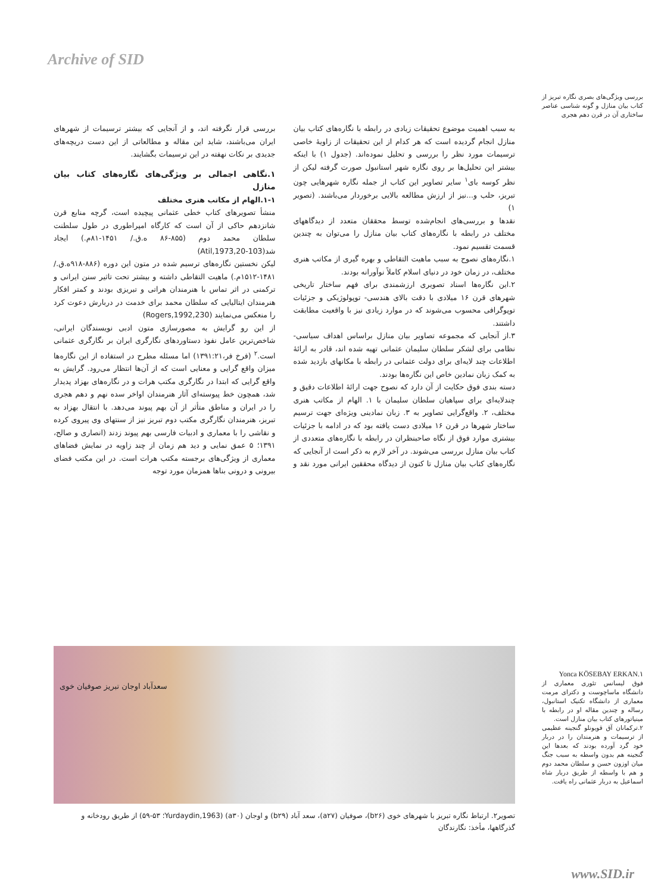Archive of SID
بررسی ویژگی‌های بصری نگاره تبریز از کتاب بیان منازل و گونه شناسی عناصر ساختاری آن در قرن دهم هجری
به سبب اهمیت موضوع تحقیقات زیادی در رابطه با نگاره‌های کتاب بیان منازل انجام گردیده است که هر کدام از این تحقیقات از زاویهٔ خاصی ترسیمات مورد نظر را بررسی و تحلیل نموده‌اند. (جدول ۱) با اینکه بیشتر این تحلیل‌ها بر روی نگاره شهر استانبول صورت گرفته لیکن از نظر کوسه بای<sup>۱</sup> سایر تصاویر این کتاب از جمله نگاره شهرهایی چون تبریز، حلب و...نیز از ارزش مطالعه بالایی برخوردار می‌باشند. (تصویر ۱)
نقدها و بررسی‌های انجام‌شده توسط محققان متعدد از دیدگاههای مختلف در رابطه با نگاره‌های کتاب بیان منازل را می‌توان به چندین قسمت تقسیم نمود.
۱.نگاره‌های نصوح به سبب ماهیت التقاطی و بهره گیری از مکاتب هنری مختلف، در زمان خود در دنیای اسلام کاملاً نوآورانه بودند.
۲.این نگاره‌ها اسناد تصویری ارزشمندی برای فهم ساختار تاریخی شهرهای قرن ۱۶ میلادی با دقت بالای هندسی- توپولوژیکی و جزئیات توپوگرافی محسوب می‌شوند که در موارد زیادی نیز با واقعیت مطابقت داشتند.
۳.از آنجایی که مجموعه تصاویر بیان منازل براساس اهداف سیاسی- نظامی برای لشکر سلطان سلیمان عثمانی تهیه شده اند، قادر به ارائهٔ اطلاعات چند لایه‌ای برای دولت عثمانی در رابطه با مکانهای بازدید شده به کمک زبان نمادین خاص این نگاره‌ها بودند.
دسته بندی فوق حکایت از آن دارد که نصوح جهت ارائهٔ اطلاعات دقیق و چندلایه‌ای برای سپاهیان سلطان سلیمان با ۱. الهام از مکاتب هنری مختلف، ۲. واقع‌گرایی تصاویر به ۳. زبان نمادینی ویژه‌ای جهت ترسیم ساختار شهرها در قرن ۱۶ میلادی دست یافته بود که در ادامه با جزئیات بیشتری موارد فوق از نگاه صاحبنظران در رابطه با نگاره‌های متعددی از کتاب بیان منازل بررسی می‌شوند. در آخر لازم به ذکر است از آنجایی که نگاره‌های کتاب بیان منازل تا کنون از دیدگاه محققین ایرانی مورد نقد و بررسی قرار نگرفته اند، و از آنجایی که بیشتر ترسیمات از شهرهای ایران می‌باشند، شاید این مقاله و مطالعاتی از این دست دریچه‌های جدیدی بر نکات نهفته در این ترسیمات بگشایند.
۱.نگاهی اجمالی بر ویژگی‌های نگاره‌های کتاب بیان منازل
۱-۱.الهام از مکاتب هنری مختلف
منشأ تصویرهای کتاب خطی عثمانی پیچیده است، گرچه منابع قرن شانزدهم حاکی از آن است که کارگاه امپراطوری در طول سلطنت سلطان محمد دوم (۸۵۵-۸۶ ه.ق./ ۱۴۵۱-۸۱م.) ایجاد شد(Atil,1973,20-103)
لیکن نخستین نگاره‌های ترسیم شده در متون این دوره (۸۸۶-۹۱۸ه.ق./۱۴۸۱-۱۵۱۲م.) ماهیت التقاطی داشته و بیشتر تحت تاثیر سنن ایرانی و ترکمنی در اثر تماس با هنرمندان هراتی و تبریزی بودند و کمتر افکار هنرمندان ایتالیایی که سلطان محمد برای خدمت در دربارش دعوت کرد را منعکس می‌نمایند (Rogers,1992,230)
از این رو گرایش به مصورسازی متون ادبی نویسندگان ایرانی، شاخص‌ترین عامل نفوذ دستاوردهای نگارگری ایران بر نگارگری عثمانی است.<sup>۲</sup> (فرخ فر،۱۳۹۱:۲۱) اما مسئله مطرح در استفاده از این نگاره‌ها میزان واقع گرایی و معنایی است که از آن‌ها انتظار می‌رود. گرایش به واقع گرایی که ابتدا در نگارگری مکتب هرات و در نگاره‌های بهزاد پدیدار شد، همچون خط پیوسته‌ای آثار هنرمندان اواخر سده نهم و دهم هجری را در ایران و مناطق متأثر از آن بهم پیوند می‌دهد. با انتقال بهزاد به تبریز، هنرمندان نگارگری مکتب دوم تبریز نیز از سنتهای وی پیروی کرده و نقاشی را با معماری و ادبیات فارسی بهم پیوند زدند (انصاری و صالح، ۱۳۹۱؛ ۵ عمق نمایی و دید هم زمان از چند زاویه در نمایش فضاهای معماری از ویژگی‌های برجسته مکتب هرات است. در این مکتب فضای بیرونی و درونی بناها همزمان مورد توجه
سعدآباد اوجان تبریز صوفیان خوی
تصویر۲. ارتباط نگاره تبریز با شهرهای خوی (b۲۶)، صوفیان (a۲۷)، سعد آباد (b۲۹) و اوجان (a۳۰) (Yurdaydin,1963؛ ۵۳-۵۹) از طریق رودخانه و گذرگاهها، مأخذ: نگارندگان
Yonca KÖSEBAY ERKAN.۱
فوق لیسانس تئوری معماری از دانشگاه ماساچوست و دکترای مرمت معماری از دانشگاه تکنیک استانبول، رساله و چندین مقاله او در رابطه با مینیاتورهای کتاب بیان منازل است.
۲.ترکمانان آق قویونلو گنجینه عظیمی از ترسیمات و هنرمندان را در دربار خود گرد آورده بودند که بعدها این گنجینه هم بدون واسطه به سبب جنگ میان اوزون حسن و سلطان محمد دوم و هم با واسطه از طریق دربار شاه اسماعیل به دربار عثمانی راه یافت.
www.SID.ir